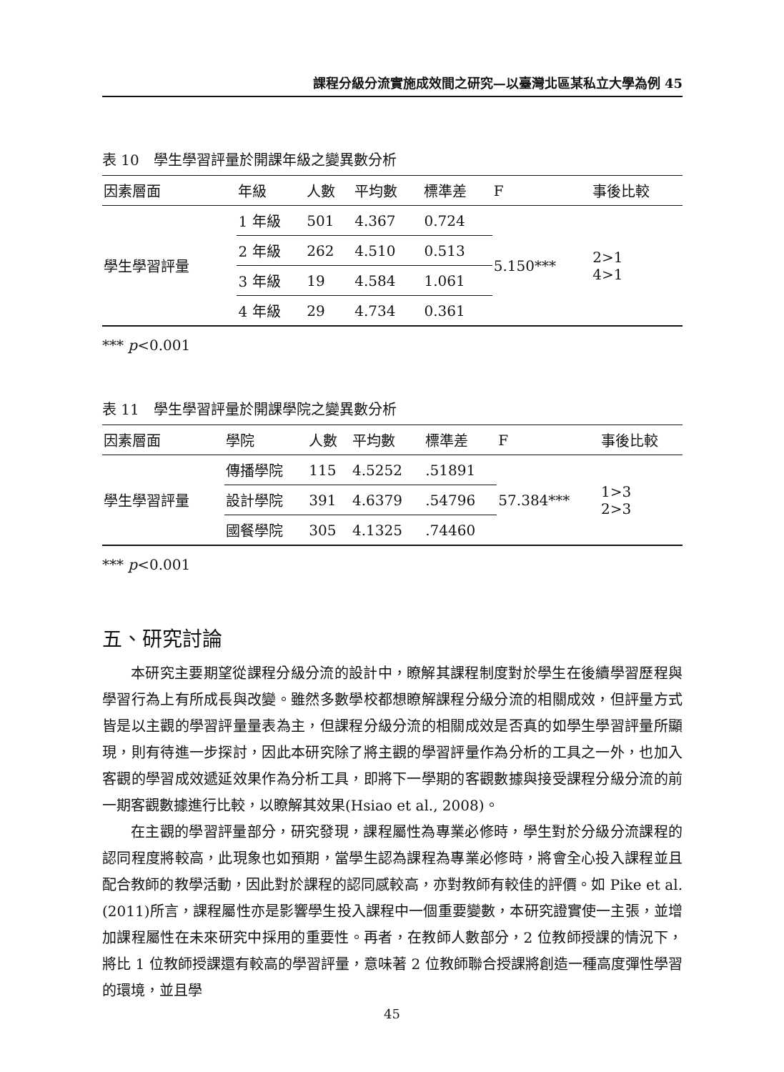課程分級分流實施成效間之研究—以臺灣北區某私立大學為例 45
表 10　學生學習評量於開課年級之變異數分析
| 因素層面 | 年級 | 人數 | 平均數 | 標準差 | F | 事後比較 |
| --- | --- | --- | --- | --- | --- | --- |
| 學生學習評量 | 1 年級 | 501 | 4.367 | 0.724 | 5.150*** | 2>1 4>1 |
| | 2 年級 | 262 | 4.510 | 0.513 | | |
| | 3 年級 | 19 | 4.584 | 1.061 | | |
| | 4 年級 | 29 | 4.734 | 0.361 | | |
*** p<0.001
表 11　學生學習評量於開課學院之變異數分析
| 因素層面 | 學院 | 人數 | 平均數 | 標準差 | F | 事後比較 |
| --- | --- | --- | --- | --- | --- | --- |
| 學生學習評量 | 傳播學院 | 115 | 4.5252 | .51891 | 57.384*** | 1>3 2>3 |
| | 設計學院 | 391 | 4.6379 | .54796 | | |
| | 國餐學院 | 305 | 4.1325 | .74460 | | |
*** p<0.001
五、研究討論
本研究主要期望從課程分級分流的設計中，瞭解其課程制度對於學生在後續學習歷程與學習行為上有所成長與改變。雖然多數學校都想瞭解課程分級分流的相關成效，但評量方式皆是以主觀的學習評量量表為主，但課程分級分流的相關成效是否真的如學生學習評量所顯現，則有待進一步探討，因此本研究除了將主觀的學習評量作為分析的工具之一外，也加入客觀的學習成效遞延效果作為分析工具，即將下一學期的客觀數據與接受課程分級分流的前一期客觀數據進行比較，以瞭解其效果(Hsiao et al., 2008)。
在主觀的學習評量部分，研究發現，課程屬性為專業必修時，學生對於分級分流課程的認同程度將較高，此現象也如預期，當學生認為課程為專業必修時，將會全心投入課程並且配合教師的教學活動，因此對於課程的認同感較高，亦對教師有較佳的評價。如 Pike et al. (2011)所言，課程屬性亦是影響學生投入課程中一個重要變數，本研究證實使一主張，並增加課程屬性在未來研究中採用的重要性。再者，在教師人數部分，2 位教師授課的情況下，將比 1 位教師授課還有較高的學習評量，意味著 2 位教師聯合授課將創造一種高度彈性學習的環境，並且學
45